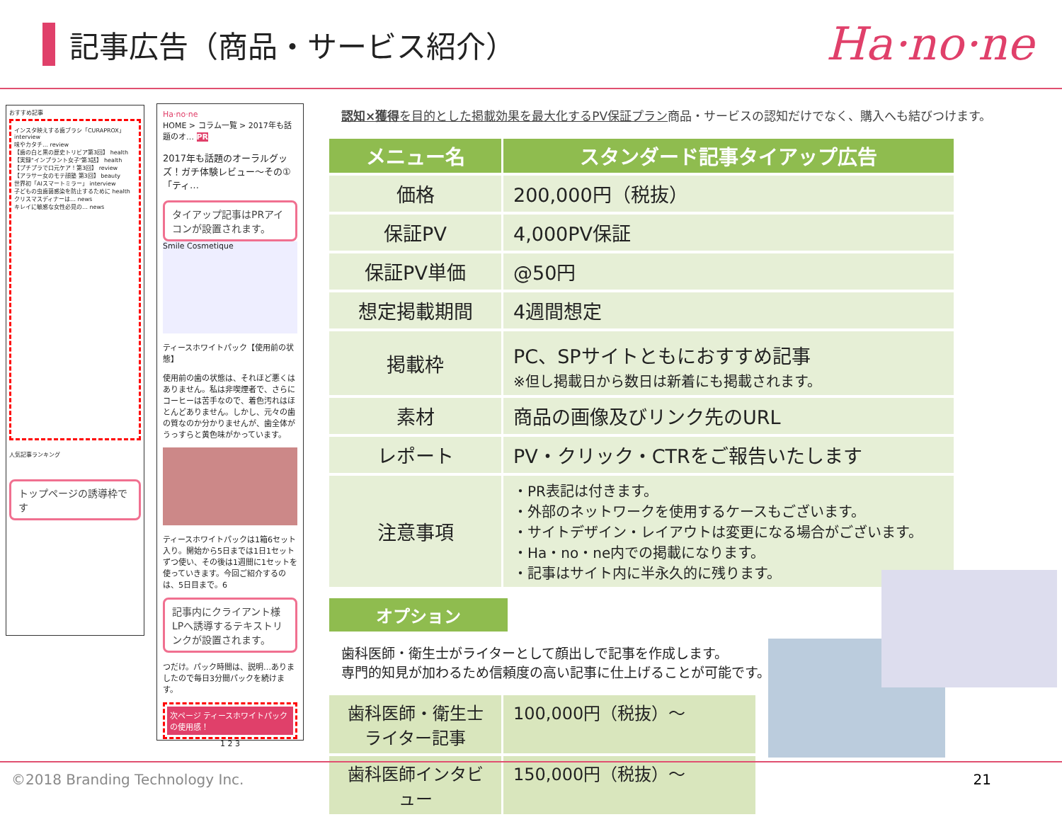記事広告（商品・サービス紹介）
Ha·no·ne
おすすめ記事
インスタ映えする歯ブラシ「CURAPROX」 interview
味やカタチ… review
【歯の白と黒の歴史トリビア第3回】 health
【実録"インプラント女子"第3話】 health
【プチプラで口元ケア！第3回】 review
【アラサー女のモテ顔塾 第3回】 beauty
世界初「AIスマートミラー」 interview
子どもの虫歯菌感染を防止するために health
クリスマスディナーは… news
キレイに敏感な女性必見の… news
人気記事ランキング
トップページの誘導枠です
Ha·no·ne
HOME > コラム一覧 > 2017年も話題のオ… PR
2017年も話題のオーラルグッズ！ガチ体験レビュー〜その①「ティ…
タイアップ記事はPRアイコンが設置されます。
Smile Cosmetique
ティースホワイトパック【使用前の状態】
使用前の歯の状態は、それほど悪くはありません。私は非喫煙者で、さらにコーヒーは苦手なので、着色汚れはほとんどありません。しかし、元々の歯の質なのか分かりませんが、歯全体がうっすらと黄色味がかっています。
ティースホワイトパックは1箱6セット入り。開始から5日までは1日1セットずつ使い、その後は1週間に1セットを使っていきます。今回ご紹介するのは、5日目まで。6
記事内にクライアント様LPへ誘導するテキストリンクが設置されます。
つだけ。パック時間は、説明…ありましたので毎日3分間パックを続けます。
次ページ ティースホワイトパックの使用感！
1 2 3
認知×獲得を目的とした掲載効果を最大化するPV保証プラン商品・サービスの認知だけでなく、購入へも結びつけます。
| メニュー名 | スタンダード記事タイアップ広告 |
| --- | --- |
| 価格 | 200,000円（税抜） |
| 保証PV | 4,000PV保証 |
| 保証PV単価 | @50円 |
| 想定掲載期間 | 4週間想定 |
| 掲載枠 | PC、SPサイトともにおすすめ記事 ※但し掲載日から数日は新着にも掲載されます。 |
| 素材 | 商品の画像及びリンク先のURL |
| レポート | PV・クリック・CTRをご報告いたします |
| 注意事項 | ・PR表記は付きます。 ・外部のネットワークを使用するケースもございます。 ・サイトデザイン・レイアウトは変更になる場合がございます。 ・Ha・no・ne内での掲載になります。 ・記事はサイト内に半永久的に残ります。 |
オプション
歯科医師・衛生士がライターとして顔出しで記事を作成します。
専門的知見が加わるため信頼度の高い記事に仕上げることが可能です。
| 歯科医師・衛生士ライター記事 | 100,000円（税抜）〜 |
| 歯科医師インタビュー | 150,000円（税抜）〜 |
©2018 Branding Technology Inc. 21